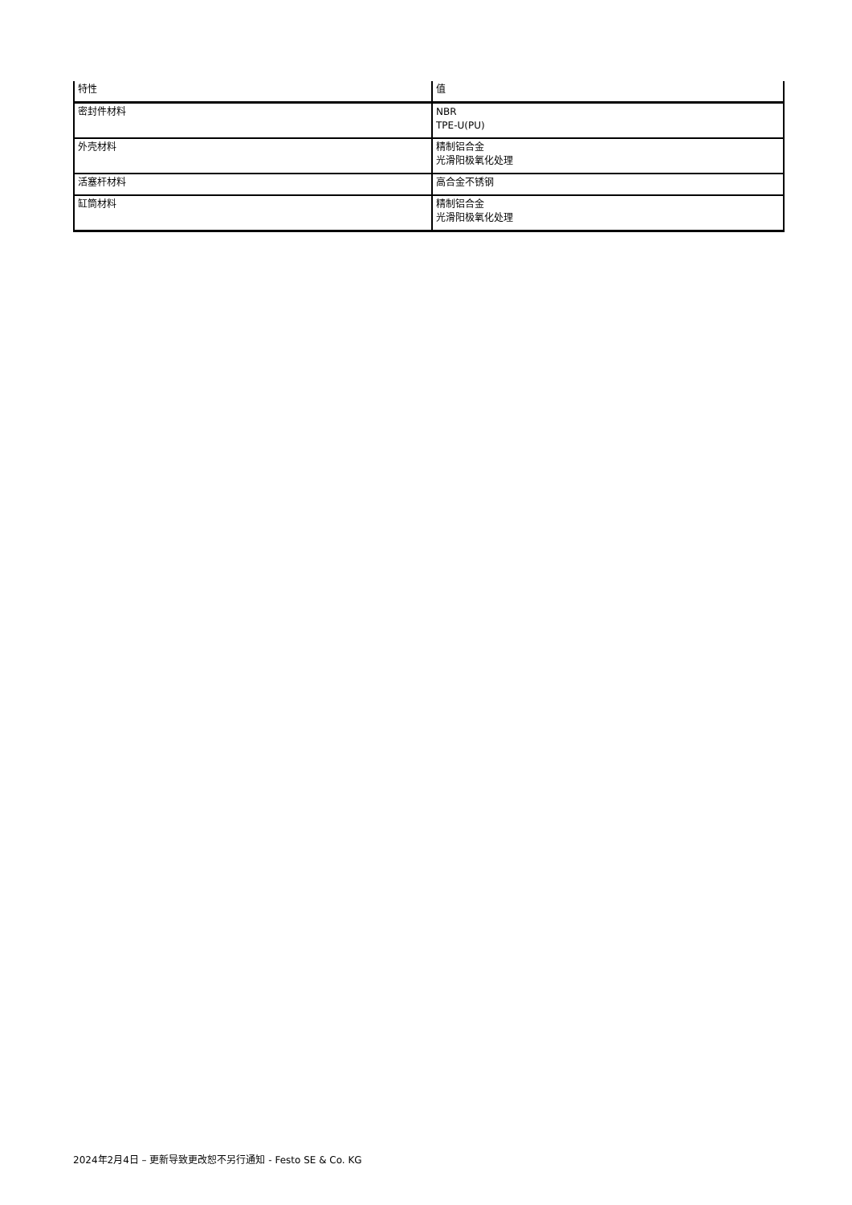| 特性 | 值 |
| --- | --- |
| 密封件材料 | NBR TPE-U(PU) |
| 外壳材料 | 精制铝合金 光滑阳极氧化处理 |
| 活塞杆材料 | 高合金不锈钢 |
| 缸筒材料 | 精制铝合金 光滑阳极氧化处理 |
2024年2月4日 – 更新导致更改恕不另行通知 - Festo SE & Co. KG